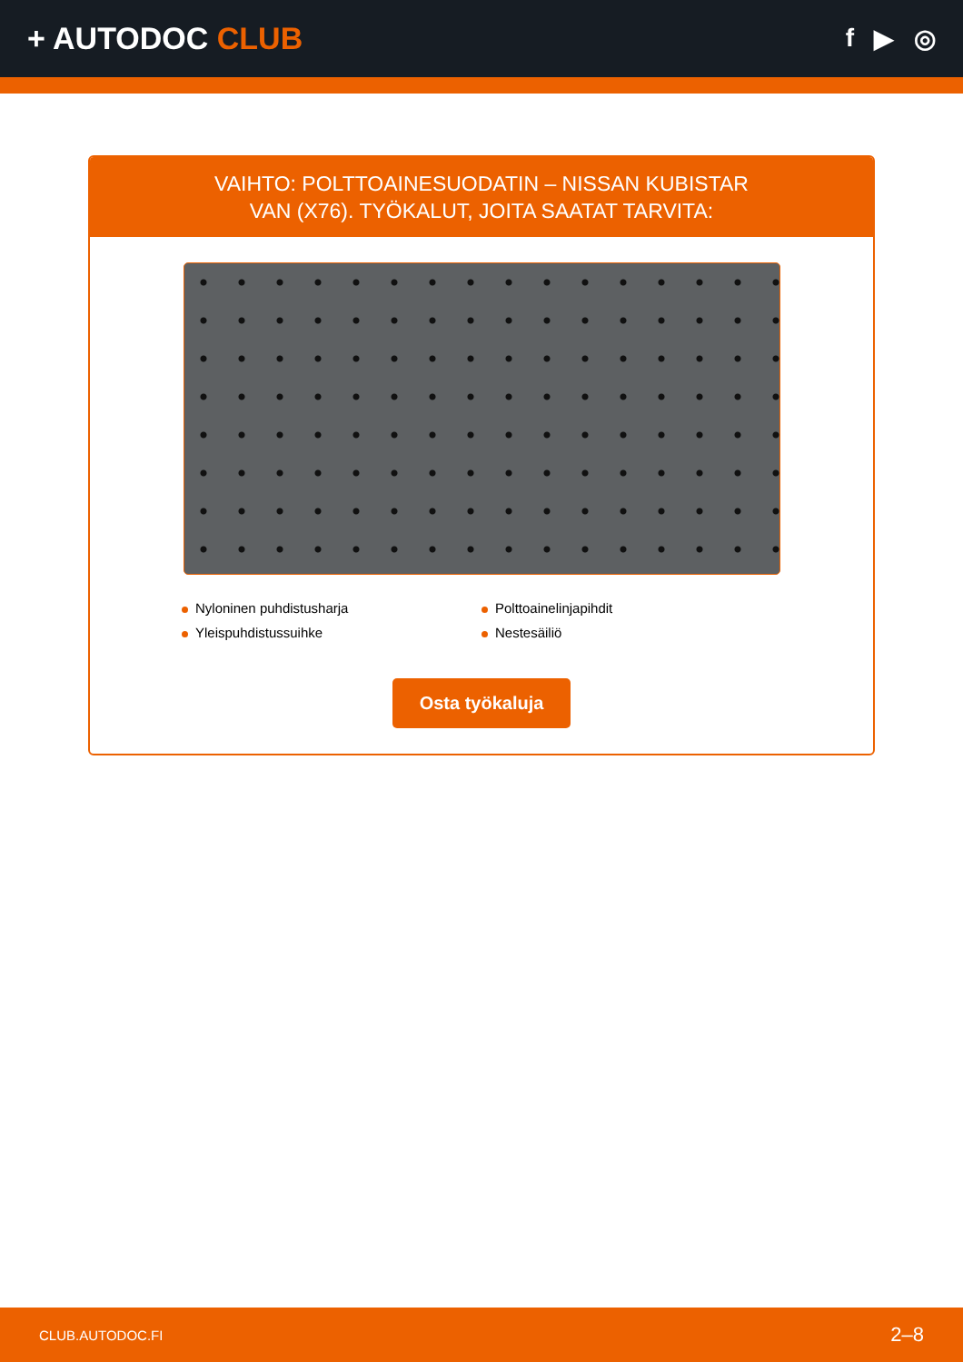+ AUTODOC CLUB
f ▶ ◎
VAIHTO: POLTTOAINESUODATIN – NISSAN KUBISTAR
VAN (X76). TYÖKALUT, JOITA SAATAT TARVITA:
Nyloninen puhdistusharja
Polttoainelinjapihdit
Yleispuhdistussuihke
Nestesäiliö
Osta työkaluja
CLUB.AUTODOC.FI 2–8